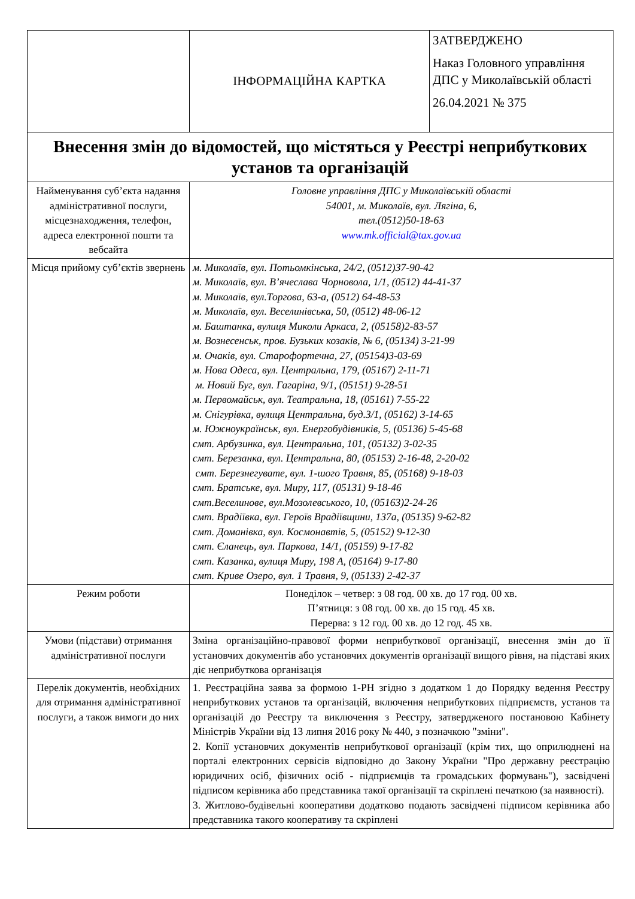| | ІНФОРМАЦІЙНА КАРТКА | ЗАТВЕРДЖЕНО Наказ Головного управління ДПС у Миколаївській області 26.04.2021 № 375 |
| Внесення змін до відомостей, що містяться у Реєстрі неприбуткових установ та організацій | | |
| Найменування суб’єкта надання адміністративної послуги, місцезнаходження, телефон, адреса електронної пошти та вебсайта | Головне управління ДПС у Миколаївській області 54001, м. Миколаїв, вул. Лягіна, 6, тел.(0512)50-18-63 www.mk.official@tax.gov.ua | |
| Місця прийому суб’єктів звернень | м. Миколаїв, вул. Потьомкінська, 24/2, (0512)37-90-42 м. Миколаїв, вул. В’ячеслава Чорновола, 1/1, (0512) 44-41-37 м. Миколаїв, вул.Торгова, 63-а, (0512) 64-48-53 м. Миколаїв, вул. Веселинівська, 50, (0512) 48-06-12 м. Баштанка, вулиця Миколи Аркаса, 2, (05158)2-83-57 м. Вознесенськ, пров. Бузьких козаків, № 6, (05134) 3-21-99 м. Очаків, вул. Старофортечна, 27, (05154)3-03-69 м. Нова Одеса, вул. Центральна, 179, (05167) 2-11-71 м. Новий Буг, вул. Гагаріна, 9/1, (05151) 9-28-51 м. Первомайськ, вул. Театральна, 18, (05161) 7-55-22 м. Снігурівка, вулиця Центральна, буд.3/1, (05162) 3-14-65 м. Южноукраїнськ, вул. Енергобудівників, 5, (05136) 5-45-68 смт. Арбузинка, вул. Центральна, 101, (05132) 3-02-35 смт. Березанка, вул. Центральна, 80, (05153) 2-16-48, 2-20-02 смт. Березнегувате, вул. 1-шого Травня, 85, (05168) 9-18-03 смт. Братське, вул. Миру, 117, (05131) 9-18-46 смт.Веселинове, вул.Мозолевського, 10, (05163)2-24-26 смт. Врадіївка, вул. Героїв Врадіївщини, 137а, (05135) 9-62-82 смт. Доманівка, вул. Космонавтів, 5, (05152) 9-12-30 смт. Єланець, вул. Паркова, 14/1, (05159) 9-17-82 смт. Казанка, вулиця Миру, 198 А, (05164) 9-17-80 смт. Криве Озеро, вул. 1 Травня, 9, (05133) 2-42-37 | |
| Режим роботи | Понеділок – четвер: з 08 год. 00 хв. до 17 год. 00 хв. П’ятниця: з 08 год. 00 хв. до 15 год. 45 хв. Перерва: з 12 год. 00 хв. до 12 год. 45 хв. | |
| Умови (підстави) отримання адміністративної послуги | Зміна організаційно-правової форми неприбуткової організації, внесення змін до її установчих документів або установчих документів організації вищого рівня, на підставі яких діє неприбуткова організація | |
| Перелік документів, необхідних для отримання адміністративної послуги, а також вимоги до них | 1. Реєстраційна заява за формою 1-РН згідно з додатком 1 до Порядку ведення Реєстру неприбуткових установ та організацій, включення неприбуткових підприємств, установ та організацій до Реєстру та виключення з Реєстру, затвердженого постановою Кабінету Міністрів України від 13 липня 2016 року № 440, з позначкою "зміни". 2. Копії установчих документів неприбуткової організації (крім тих, що оприлюднені на порталі електронних сервісів відповідно до Закону України "Про державну реєстрацію юридичних осіб, фізичних осіб - підприємців та громадських формувань"), засвідчені підписом керівника або представника такої організації та скріплені печаткою (за наявності). 3. Житлово-будівельні кооперативи додатково подають засвідчені підписом керівника або представника такого кооперативу та скріплені | |